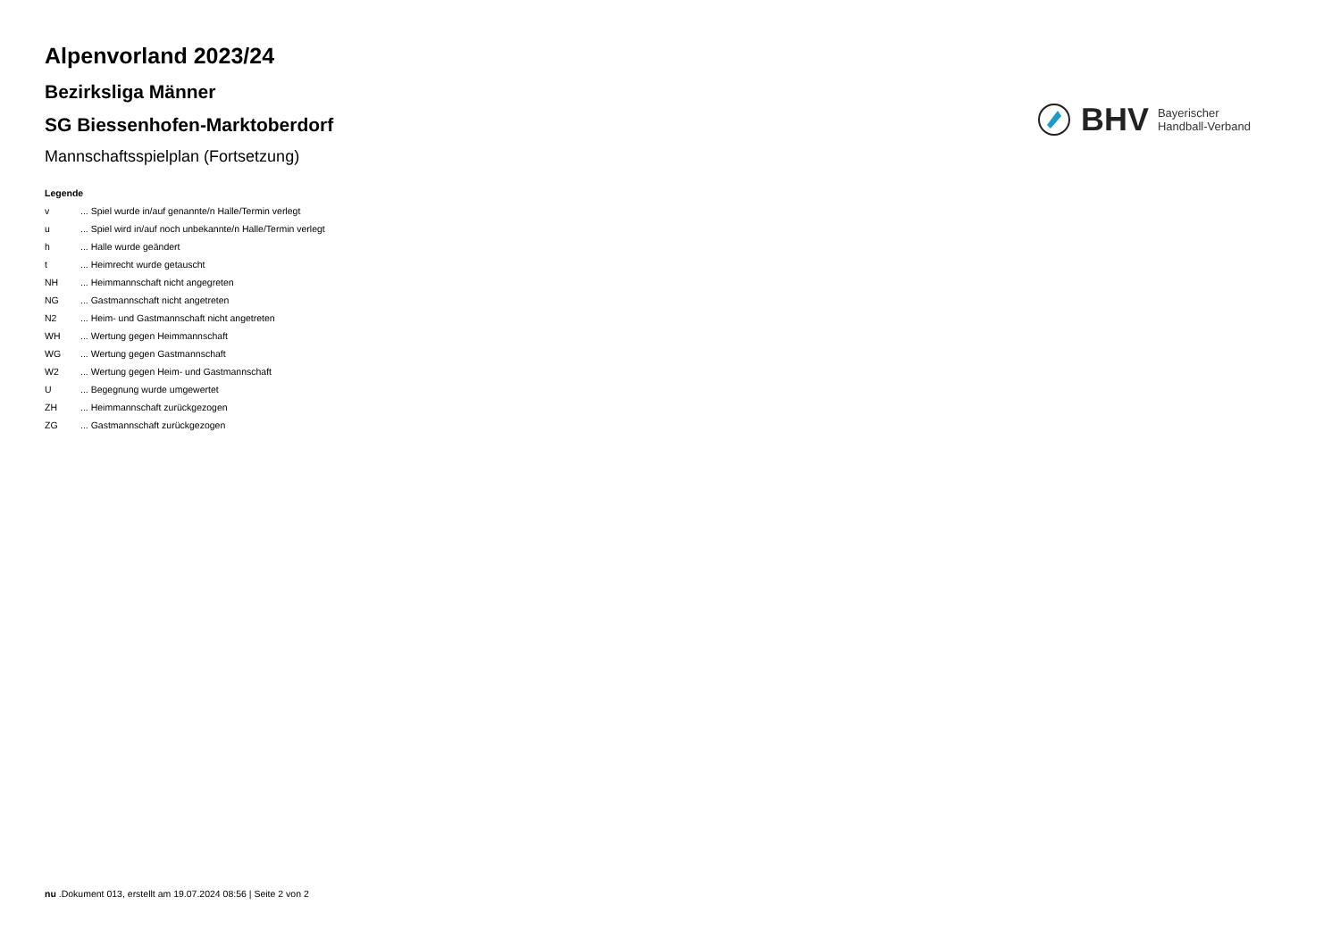Alpenvorland 2023/24
Bezirksliga Männer
SG Biessenhofen-Marktoberdorf
Mannschaftsspielplan (Fortsetzung)
BHV
Bayerischer
Handball-Verband
Legende
v... Spiel wurde in/auf genannte/n Halle/Termin verlegt
u... Spiel wird in/auf noch unbekannte/n Halle/Termin verlegt
h... Halle wurde geändert
t... Heimrecht wurde getauscht
NH... Heimmannschaft nicht angegreten
NG... Gastmannschaft nicht angetreten
N2... Heim- und Gastmannschaft nicht angetreten
WH... Wertung gegen Heimmannschaft
WG... Wertung gegen Gastmannschaft
W2... Wertung gegen Heim- und Gastmannschaft
U... Begegnung wurde umgewertet
ZH... Heimmannschaft zurückgezogen
ZG... Gastmannschaft zurückgezogen
nu .Dokument 013, erstellt am 19.07.2024 08:56 | Seite 2 von 2